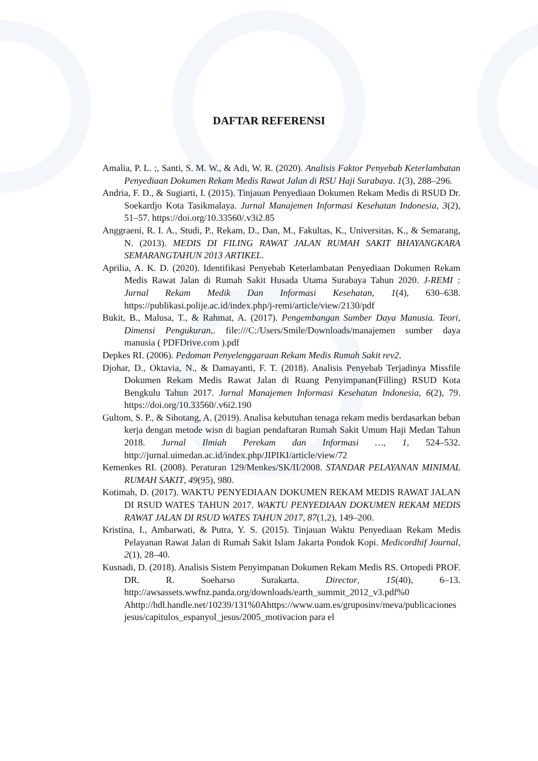DAFTAR REFERENSI
Amalia, P. L. ;, Santi, S. M. W., & Adi, W. R. (2020). Analisis Faktor Penyebab Keterlambatan Penyediaan Dokumen Rekam Medis Rawat Jalan di RSU Haji Surabaya. 1(3), 288–296.
Andria, F. D., & Sugiarti, I. (2015). Tinjauan Penyediaan Dokumen Rekam Medis di RSUD Dr. Soekardjo Kota Tasikmalaya. Jurnal Manajemen Informasi Kesehatan Indonesia, 3(2), 51–57. https://doi.org/10.33560/.v3i2.85
Anggraeni, R. I. A., Studi, P., Rekam, D., Dan, M., Fakultas, K., Universitas, K., & Semarang, N. (2013). MEDIS DI FILING RAWAT JALAN RUMAH SAKIT BHAYANGKARA SEMARANGTAHUN 2013 ARTIKEL.
Aprilia, A. K. D. (2020). Identifikasi Penyebab Keterlambatan Penyediaan Dokumen Rekam Medis Rawat Jalan di Rumah Sakit Husada Utama Surabaya Tahun 2020. J-REMI : Jurnal Rekam Medik Dan Informasi Kesehatan, 1(4), 630–638. https://publikasi.polije.ac.id/index.php/j-remi/article/view/2130/pdf
Bukit, B., Malusa, T., & Rahmat, A. (2017). Pengembangan Sumber Daya Manusia. Teori, Dimensi Pengukuran,. file:///C:/Users/Smile/Downloads/manajemen sumber daya manusia ( PDFDrive.com ).pdf
Depkes RI. (2006). Pedoman Penyelenggaraan Rekam Medis Rumah Sakit rev2.
Djohar, D., Oktavia, N., & Damayanti, F. T. (2018). Analisis Penyebab Terjadinya Missfile Dokumen Rekam Medis Rawat Jalan di Ruang Penyimpanan(Filling) RSUD Kota Bengkulu Tahun 2017. Jurnal Manajemen Informasi Kesehatan Indonesia, 6(2), 79. https://doi.org/10.33560/.v6i2.190
Gultom, S. P., & Sihotang, A. (2019). Analisa kebutuhan tenaga rekam medis berdasarkan beban kerja dengan metode wisn di bagian pendaftaran Rumah Sakit Umum Haji Medan Tahun 2018. Jurnal Ilmiah Perekam dan Informasi …, 1, 524–532. http://jurnal.uimedan.ac.id/index.php/JIPIKI/article/view/72
Kemenkes RI. (2008). Peraturan 129/Menkes/SK/II/2008. STANDAR PELAYANAN MINIMAL RUMAH SAKIT, 49(95), 980.
Kotimah, D. (2017). WAKTU PENYEDIAAN DOKUMEN REKAM MEDIS RAWAT JALAN DI RSUD WATES TAHUN 2017. WAKTU PENYEDIAAN DOKUMEN REKAM MEDIS RAWAT JALAN DI RSUD WATES TAHUN 2017, 87(1,2), 149–200.
Kristina, I., Ambarwati, & Putra, Y. S. (2015). Tinjauan Waktu Penyediaan Rekam Medis Pelayanan Rawat Jalan di Rumah Sakit Islam Jakarta Pondok Kopi. Medicordhif Journal, 2(1), 28–40.
Kusnadi, D. (2018). Analisis Sistem Penyimpanan Dokumen Rekam Medis RS. Ortopedi PROF. DR. R. Soeharso Surakarta. Director, 15(40), 6–13. http://awsassets.wwfnz.panda.org/downloads/earth_summit_2012_v3.pdf%0 Ahttp://hdl.handle.net/10239/131%0Ahttps://www.uam.es/gruposinv/meva/publicaciones jesus/capitulos_espanyol_jesus/2005_motivacion para el